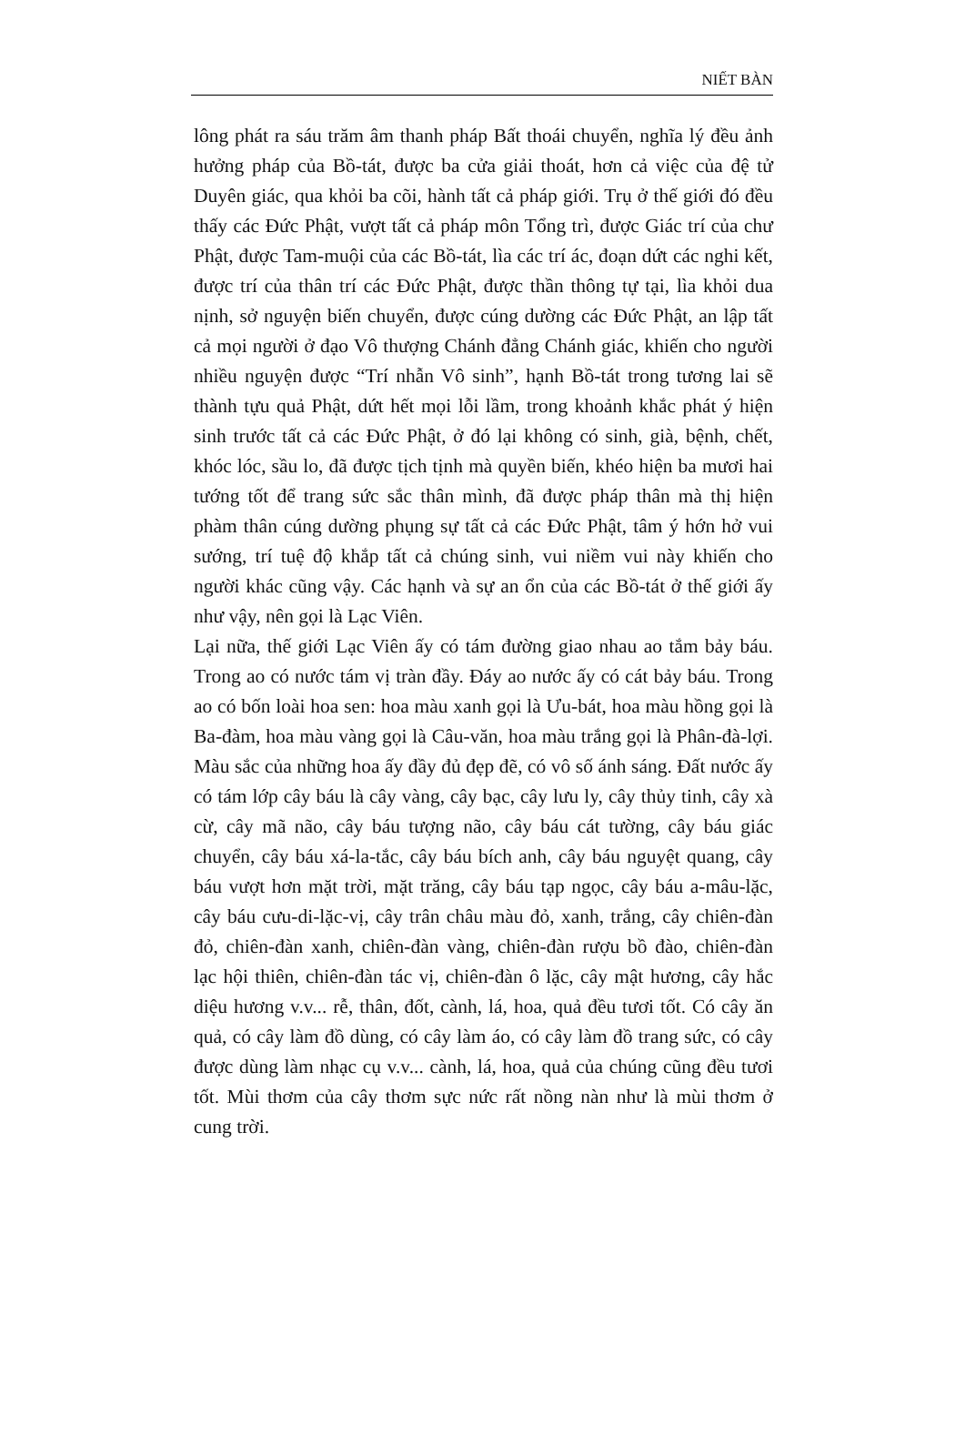NIẾT BÀN
lông phát ra sáu trăm âm thanh pháp Bất thoái chuyển, nghĩa lý đều ảnh hưởng pháp của Bồ-tát, được ba cửa giải thoát, hơn cả việc của đệ tử Duyên giác, qua khỏi ba cõi, hành tất cả pháp giới. Trụ ở thế giới đó đều thấy các Đức Phật, vượt tất cả pháp môn Tổng trì, được Giác trí của chư Phật, được Tam-muội của các Bồ-tát, lìa các trí ác, đoạn dứt các nghi kết, được trí của thân trí các Đức Phật, được thần thông tự tại, lìa khỏi dua nịnh, sở nguyện biến chuyển, được cúng dường các Đức Phật, an lập tất cả mọi người ở đạo Vô thượng Chánh đẳng Chánh giác, khiến cho người nhiều nguyện được “Trí nhẫn Vô sinh”, hạnh Bồ-tát trong tương lai sẽ thành tựu quả Phật, dứt hết mọi lỗi lầm, trong khoảnh khắc phát ý hiện sinh trước tất cả các Đức Phật, ở đó lại không có sinh, già, bệnh, chết, khóc lóc, sầu lo, đã được tịch tịnh mà quyền biến, khéo hiện ba mươi hai tướng tốt để trang sức sắc thân mình, đã được pháp thân mà thị hiện phàm thân cúng dường phụng sự tất cả các Đức Phật, tâm ý hớn hở vui sướng, trí tuệ độ khắp tất cả chúng sinh, vui niềm vui này khiến cho người khác cũng vậy. Các hạnh và sự an ổn của các Bồ-tát ở thế giới ấy như vậy, nên gọi là Lạc Viên.
Lại nữa, thế giới Lạc Viên ấy có tám đường giao nhau ao tắm bảy báu. Trong ao có nước tám vị tràn đầy. Đáy ao nước ấy có cát bảy báu. Trong ao có bốn loài hoa sen: hoa màu xanh gọi là Ưu-bát, hoa màu hồng gọi là Ba-đàm, hoa màu vàng gọi là Câu-văn, hoa màu trắng gọi là Phân-đà-lợi. Màu sắc của những hoa ấy đầy đủ đẹp đẽ, có vô số ánh sáng. Đất nước ấy có tám lớp cây báu là cây vàng, cây bạc, cây lưu ly, cây thủy tinh, cây xà cừ, cây mã não, cây báu tượng não, cây báu cát tường, cây báu giác chuyển, cây báu xá-la-tắc, cây báu bích anh, cây báu nguyệt quang, cây báu vượt hơn mặt trời, mặt trăng, cây báu tạp ngọc, cây báu a-mâu-lặc, cây báu cưu-di-lặc-vị, cây trân châu màu đỏ, xanh, trắng, cây chiên-đàn đỏ, chiên-đàn xanh, chiên-đàn vàng, chiên-đàn rượu bồ đào, chiên-đàn lạc hội thiên, chiên-đàn tác vị, chiên-đàn ô lặc, cây mật hương, cây hắc diệu hương v.v... rễ, thân, đốt, cành, lá, hoa, quả đều tươi tốt. Có cây ăn quả, có cây làm đồ dùng, có cây làm áo, có cây làm đồ trang sức, có cây được dùng làm nhạc cụ v.v... cành, lá, hoa, quả của chúng cũng đều tươi tốt. Mùi thơm của cây thơm sực nức rất nồng nàn như là mùi thơm ở cung trời.